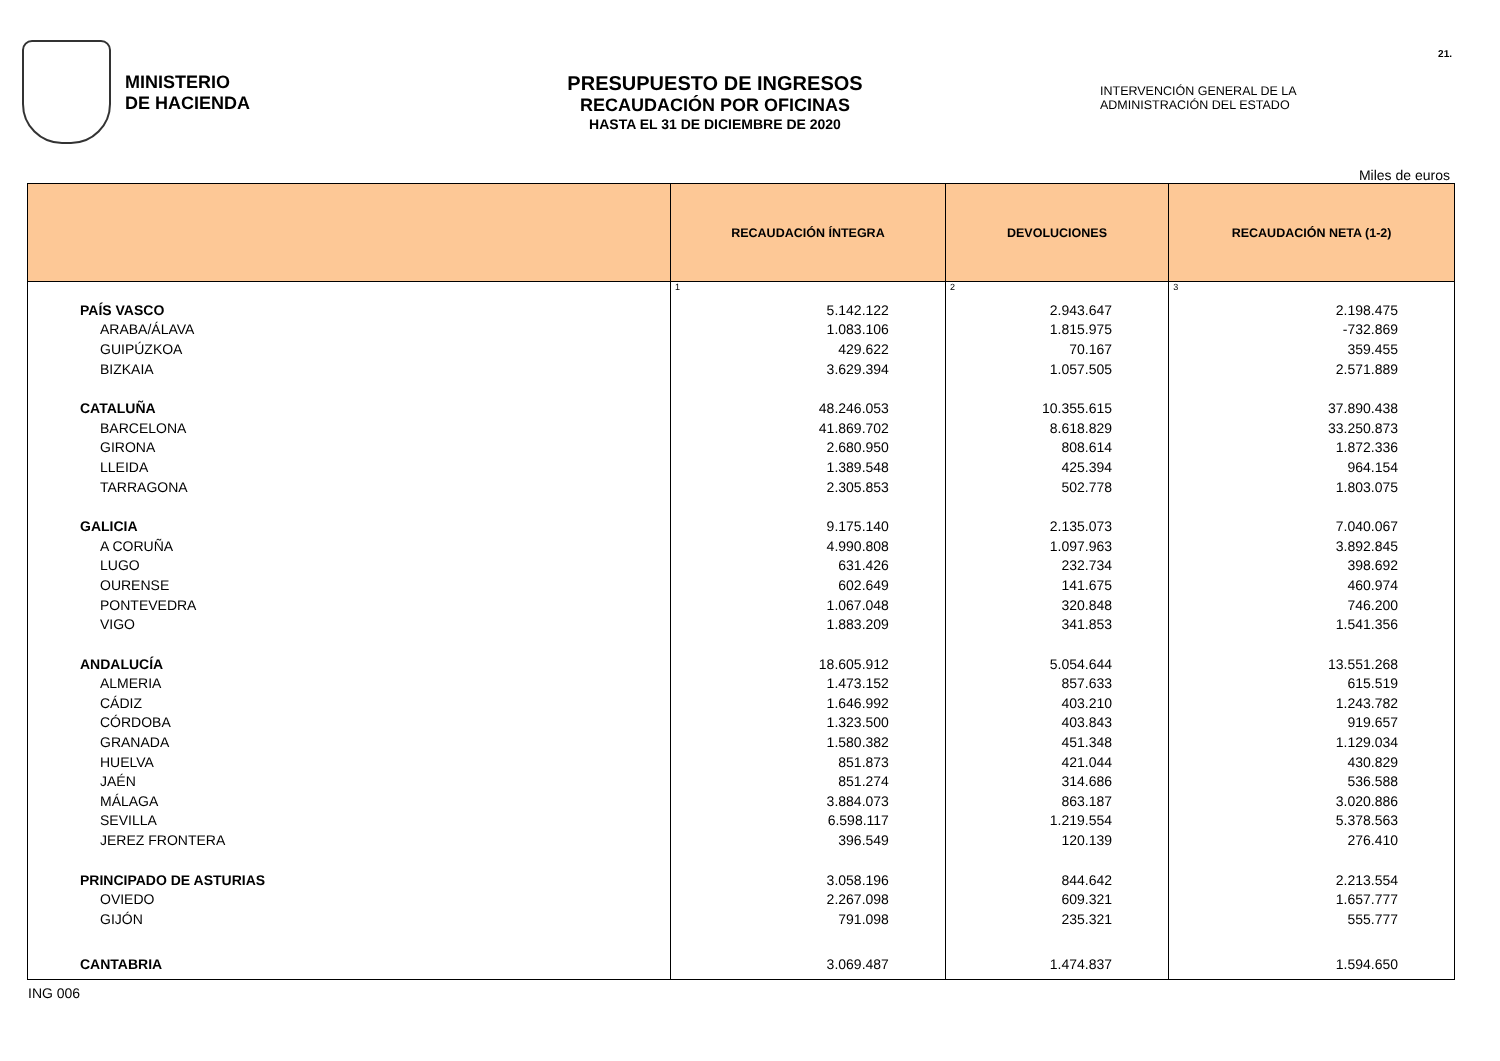MINISTERIO
DE HACIENDA
PRESUPUESTO DE INGRESOS
RECAUDACIÓN POR OFICINAS
HASTA EL 31 DE DICIEMBRE DE 2020
INTERVENCIÓN GENERAL DE LA
ADMINISTRACIÓN DEL ESTADO
21.
Miles de euros
| | RECAUDACIÓN ÍNTEGRA | DEVOLUCIONES | RECAUDACIÓN NETA (1-2) |
| --- | --- | --- | --- |
| | 1 | 2 | 3 |
| PAÍS VASCO | 5.142.122 | 2.943.647 | 2.198.475 |
| ARABA/ÁLAVA | 1.083.106 | 1.815.975 | -732.869 |
| GUIPÚZKOA | 429.622 | 70.167 | 359.455 |
| BIZKAIA | 3.629.394 | 1.057.505 | 2.571.889 |
| CATALUÑA | 48.246.053 | 10.355.615 | 37.890.438 |
| BARCELONA | 41.869.702 | 8.618.829 | 33.250.873 |
| GIRONA | 2.680.950 | 808.614 | 1.872.336 |
| LLEIDA | 1.389.548 | 425.394 | 964.154 |
| TARRAGONA | 2.305.853 | 502.778 | 1.803.075 |
| GALICIA | 9.175.140 | 2.135.073 | 7.040.067 |
| A CORUÑA | 4.990.808 | 1.097.963 | 3.892.845 |
| LUGO | 631.426 | 232.734 | 398.692 |
| OURENSE | 602.649 | 141.675 | 460.974 |
| PONTEVEDRA | 1.067.048 | 320.848 | 746.200 |
| VIGO | 1.883.209 | 341.853 | 1.541.356 |
| ANDALUCÍA | 18.605.912 | 5.054.644 | 13.551.268 |
| ALMERIA | 1.473.152 | 857.633 | 615.519 |
| CÁDIZ | 1.646.992 | 403.210 | 1.243.782 |
| CÓRDOBA | 1.323.500 | 403.843 | 919.657 |
| GRANADA | 1.580.382 | 451.348 | 1.129.034 |
| HUELVA | 851.873 | 421.044 | 430.829 |
| JAÉN | 851.274 | 314.686 | 536.588 |
| MÁLAGA | 3.884.073 | 863.187 | 3.020.886 |
| SEVILLA | 6.598.117 | 1.219.554 | 5.378.563 |
| JEREZ FRONTERA | 396.549 | 120.139 | 276.410 |
| PRINCIPADO DE ASTURIAS | 3.058.196 | 844.642 | 2.213.554 |
| OVIEDO | 2.267.098 | 609.321 | 1.657.777 |
| GIJÓN | 791.098 | 235.321 | 555.777 |
| CANTABRIA | 3.069.487 | 1.474.837 | 1.594.650 |
ING 006